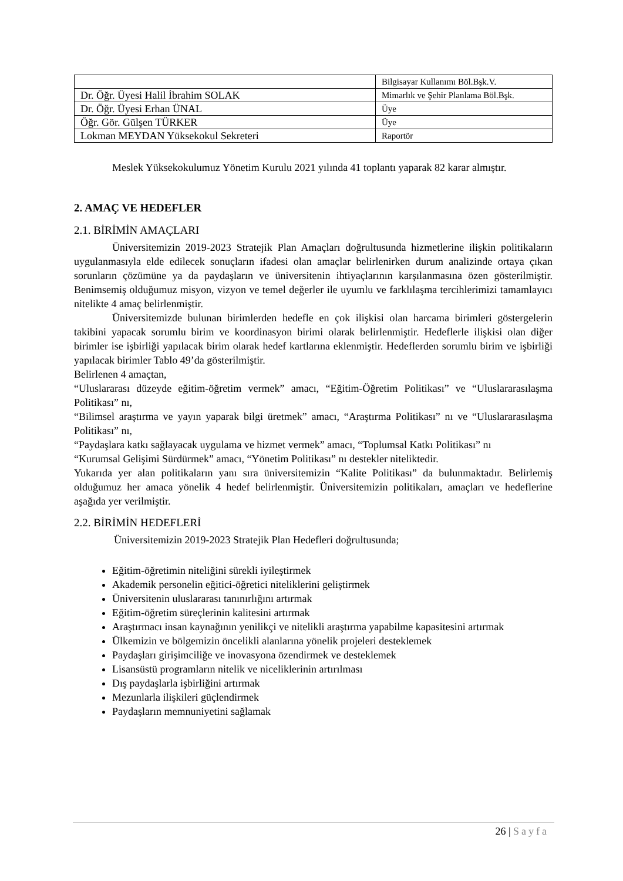| | Bilgisayar Kullanımı Böl.Bşk.V. |
| Dr. Öğr. Üyesi Halil İbrahim SOLAK | Mimarlık ve Şehir Planlama Böl.Bşk. |
| Dr. Öğr. Üyesi Erhan ÜNAL | Üye |
| Öğr. Gör. Gülşen TÜRKER | Üye |
| Lokman MEYDAN Yüksekokul Sekreteri | Raportör |
Meslek Yüksekokulumuz Yönetim Kurulu 2021 yılında 41 toplantı yaparak 82 karar almıştır.
2. AMAÇ VE HEDEFLER
2.1. BİRİMİN AMAÇLARI
Üniversitemizin 2019-2023 Stratejik Plan Amaçları doğrultusunda hizmetlerine ilişkin politikaların uygulanmasıyla elde edilecek sonuçların ifadesi olan amaçlar belirlenirken durum analizinde ortaya çıkan sorunların çözümüne ya da paydaşların ve üniversitenin ihtiyaçlarının karşılanmasına özen gösterilmiştir. Benimsemiş olduğumuz misyon, vizyon ve temel değerler ile uyumlu ve farklılaşma tercihlerimizi tamamlayıcı nitelikte 4 amaç belirlenmiştir.
Üniversitemizde bulunan birimlerden hedefle en çok ilişkisi olan harcama birimleri göstergelerin takibini yapacak sorumlu birim ve koordinasyon birimi olarak belirlenmiştir. Hedeflerle ilişkisi olan diğer birimler ise işbirliği yapılacak birim olarak hedef kartlarına eklenmiştir. Hedeflerden sorumlu birim ve işbirliği yapılacak birimler Tablo 49’da gösterilmiştir.
Belirlenen 4 amaçtan,
“Uluslararası düzeyde eğitim-öğretim vermek” amacı, “Eğitim-Öğretim Politikası” ve “Uluslararasılaşma Politikası” nı,
“Bilimsel araştırma ve yayın yaparak bilgi üretmek” amacı, “Araştırma Politikası” nı ve “Uluslararasılaşma Politikası” nı,
“Paydaşlara katkı sağlayacak uygulama ve hizmet vermek” amacı, “Toplumsal Katkı Politikası” nı
“Kurumsal Gelişimi Sürdürmek” amacı, “Yönetim Politikası” nı destekler niteliktedir.
Yukarıda yer alan politikaların yanı sıra üniversitemizin “Kalite Politikası” da bulunmaktadır. Belirlemiş olduğumuz her amaca yönelik 4 hedef belirlenmiştir. Üniversitemizin politikaları, amaçları ve hedeflerine aşağıda yer verilmiştir.
2.2. BİRİMİN HEDEFLERİ
Üniversitemizin 2019-2023 Stratejik Plan Hedefleri doğrultusunda;
Eğitim-öğretimin niteliğini sürekli iyileştirmek
Akademik personelin eğitici-öğretici niteliklerini geliştirmek
Üniversitenin uluslararası tanınırlığını artırmak
Eğitim-öğretim süreçlerinin kalitesini artırmak
Araştırmacı insan kaynağının yenilikçi ve nitelikli araştırma yapabilme kapasitesini artırmak
Ülkemizin ve bölgemizin öncelikli alanlarına yönelik projeleri desteklemek
Paydaşları girişimciliğe ve inovasyona özendirmek ve desteklemek
Lisansüstü programların nitelik ve niceliklerinin artırılması
Dış paydaşlarla işbirliğini artırmak
Mezunlarla ilişkileri güçlendirmek
Paydaşların memnuniyetini sağlamak
26 | Sayfa